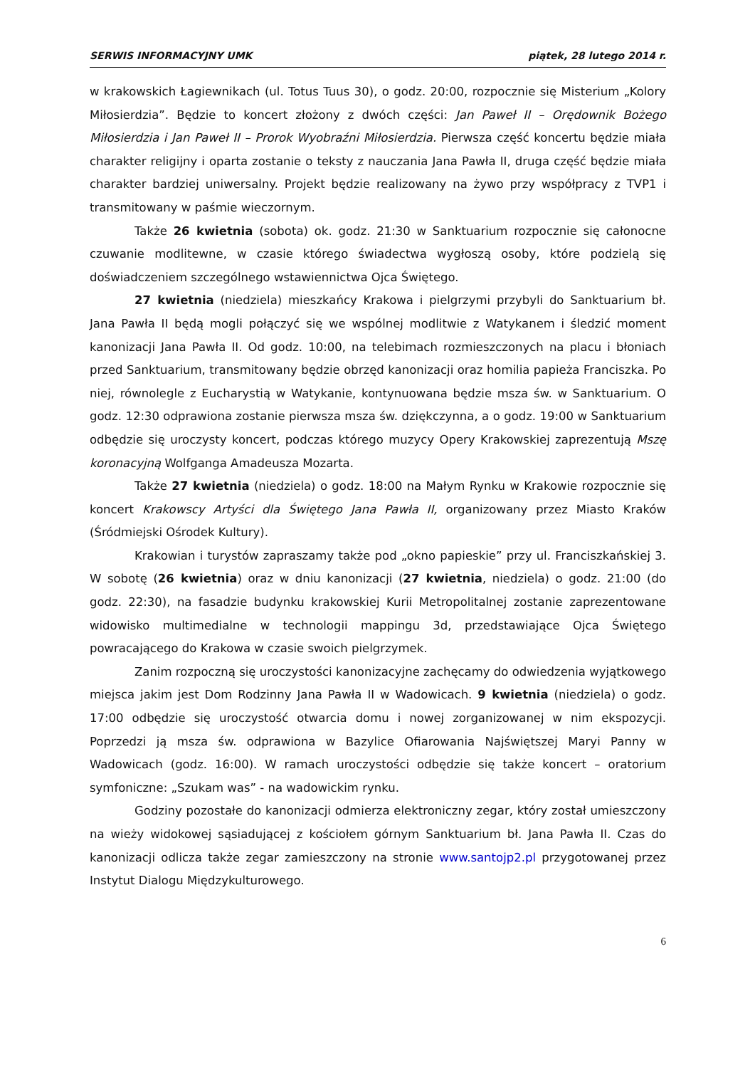SERWIS INFORMACYJNY UMK piątek, 28 lutego 2014 r.
w krakowskich Łagiewnikach (ul. Totus Tuus 30), o godz. 20:00, rozpocznie się Misterium „Kolory Miłosierdzia”. Będzie to koncert złożony z dwóch części: Jan Paweł II – Orędownik Bożego Miłosierdzia i Jan Paweł II – Prorok Wyobraźni Miłosierdzia. Pierwsza część koncertu będzie miała charakter religijny i oparta zostanie o teksty z nauczania Jana Pawła II, druga część będzie miała charakter bardziej uniwersalny. Projekt będzie realizowany na żywo przy współpracy z TVP1 i transmitowany w paśmie wieczornym.
Także 26 kwietnia (sobota) ok. godz. 21:30 w Sanktuarium rozpocznie się całonocne czuwanie modlitewne, w czasie którego świadectwa wygłoszą osoby, które podzielą się doświadczeniem szczególnego wstawiennictwa Ojca Świętego.
27 kwietnia (niedziela) mieszkańcy Krakowa i pielgrzymi przybyli do Sanktuarium bł. Jana Pawła II będą mogli połączyć się we wspólnej modlitwie z Watykanem i śledzić moment kanonizacji Jana Pawła II. Od godz. 10:00, na telebimach rozmieszczonych na placu i błoniach przed Sanktuarium, transmitowany będzie obrzęd kanonizacji oraz homilia papieża Franciszka. Po niej, równolegle z Eucharystią w Watykanie, kontynuowana będzie msza św. w Sanktuarium. O godz. 12:30 odprawiona zostanie pierwsza msza św. dziękczynna, a o godz. 19:00 w Sanktuarium odbędzie się uroczysty koncert, podczas którego muzycy Opery Krakowskiej zaprezentują Mszę koronacyjną Wolfganga Amadeusza Mozarta.
Także 27 kwietnia (niedziela) o godz. 18:00 na Małym Rynku w Krakowie rozpocznie się koncert Krakowscy Artyści dla Świętego Jana Pawła II, organizowany przez Miasto Kraków (Śródmiejski Ośrodek Kultury).
Krakowian i turystów zapraszamy także pod „okno papieskie” przy ul. Franciszkańskiej 3. W sobotę (26 kwietnia) oraz w dniu kanonizacji (27 kwietnia, niedziela) o godz. 21:00 (do godz. 22:30), na fasadzie budynku krakowskiej Kurii Metropolitalnej zostanie zaprezentowane widowisko multimedialne w technologii mappingu 3d, przedstawiające Ojca Świętego powracającego do Krakowa w czasie swoich pielgrzymek.
Zanim rozpoczną się uroczystości kanonizacyjne zachęcamy do odwiedzenia wyjątkowego miejsca jakim jest Dom Rodzinny Jana Pawła II w Wadowicach. 9 kwietnia (niedziela) o godz. 17:00 odbędzie się uroczystość otwarcia domu i nowej zorganizowanej w nim ekspozycji. Poprzedzi ją msza św. odprawiona w Bazylice Ofiarowania Najświętszej Maryi Panny w Wadowicach (godz. 16:00). W ramach uroczystości odbędzie się także koncert – oratorium symfoniczne: „Szukam was” - na wadowickim rynku.
Godziny pozostałe do kanonizacji odmierza elektroniczny zegar, który został umieszczony na wieży widokowej sąsiadującej z kościołem górnym Sanktuarium bł. Jana Pawła II. Czas do kanonizacji odlicza także zegar zamieszczony na stronie www.santojp2.pl przygotowanej przez Instytut Dialogu Międzykulturowego.
6